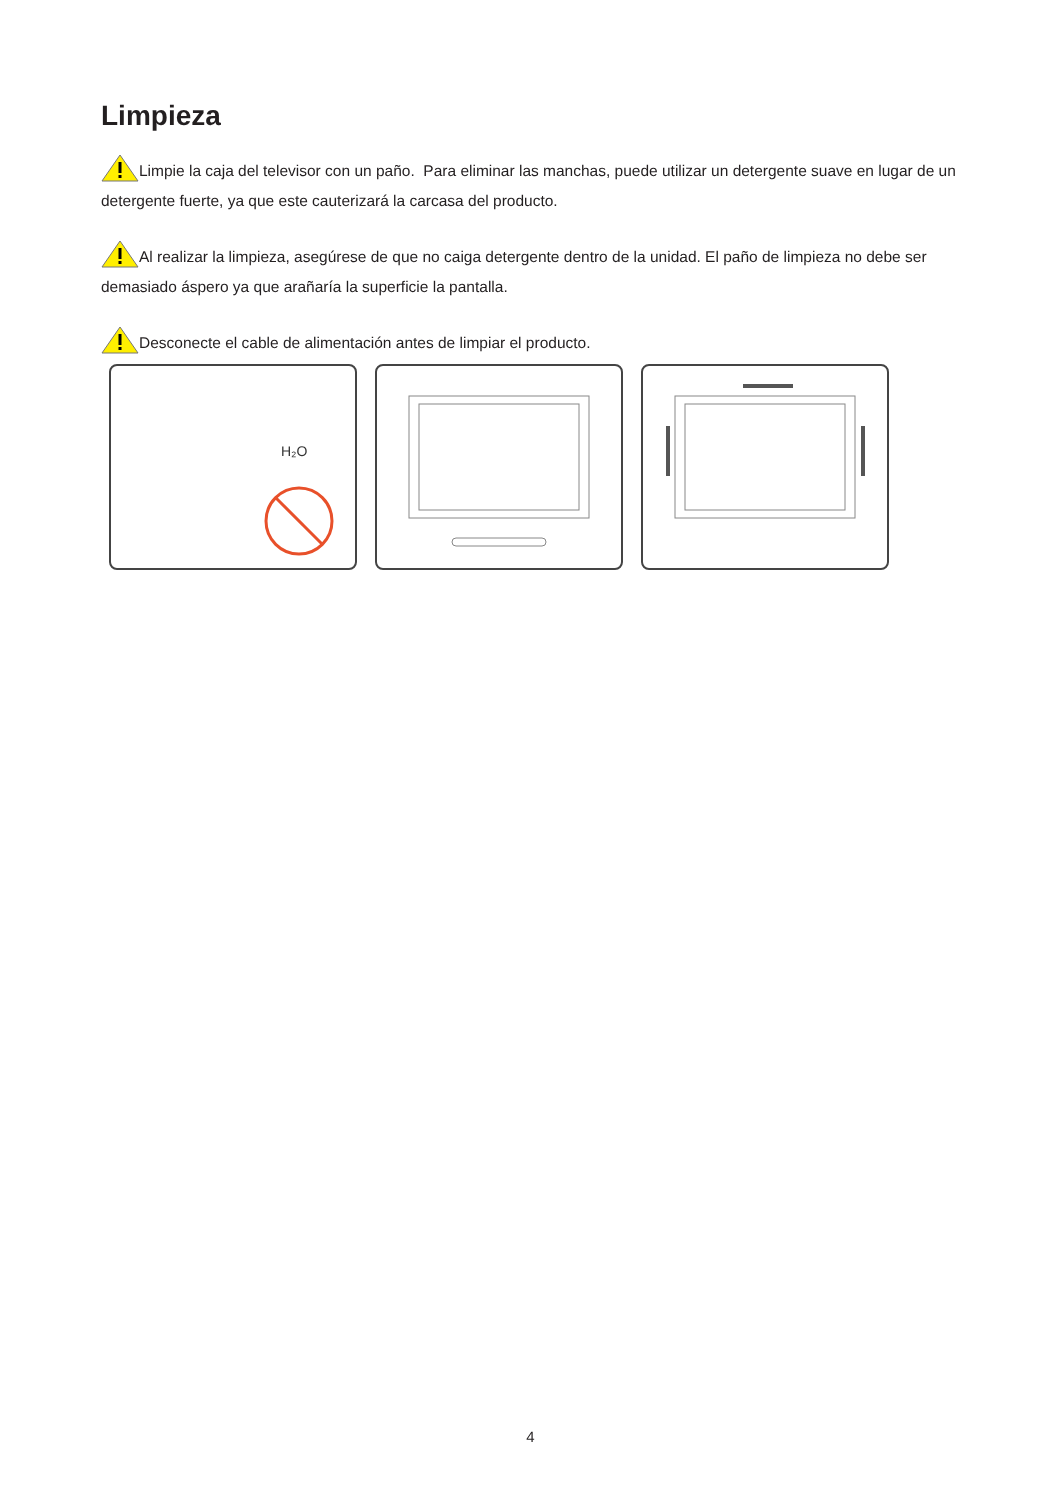Limpieza
Limpie la caja del televisor con un paño. Para eliminar las manchas, puede utilizar un detergente suave en lugar de un detergente fuerte, ya que este cauterizará la carcasa del producto.
Al realizar la limpieza, asegúrese de que no caiga detergente dentro de la unidad. El paño de limpieza no debe ser demasiado áspero ya que arañaría la superficie la pantalla.
Desconecte el cable de alimentación antes de limpiar el producto.
H₂O
4